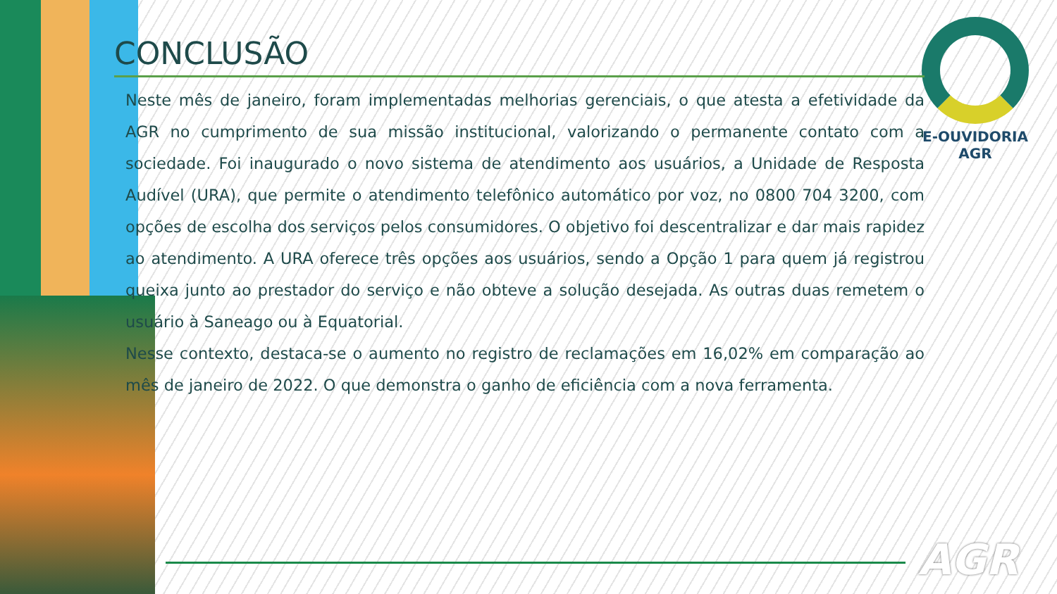E-OUVIDORIA
AGR
CONCLUSÃO
Neste mês de janeiro, foram implementadas melhorias gerenciais, o que atesta a efetividade da AGR no cumprimento de sua missão institucional, valorizando o permanente contato com a sociedade. Foi inaugurado o novo sistema de atendimento aos usuários, a Unidade de Resposta Audível (URA), que permite o atendimento telefônico automático por voz, no 0800 704 3200, com opções de escolha dos serviços pelos consumidores. O objetivo foi descentralizar e dar mais rapidez ao atendimento. A URA oferece três opções aos usuários, sendo a Opção 1 para quem já registrou queixa junto ao prestador do serviço e não obteve a solução desejada. As outras duas remetem o usuário à Saneago ou à Equatorial.
Nesse contexto, destaca-se o aumento no registro de reclamações em 16,02% em comparação ao mês de janeiro de 2022. O que demonstra o ganho de eficiência com a nova ferramenta.
AGR